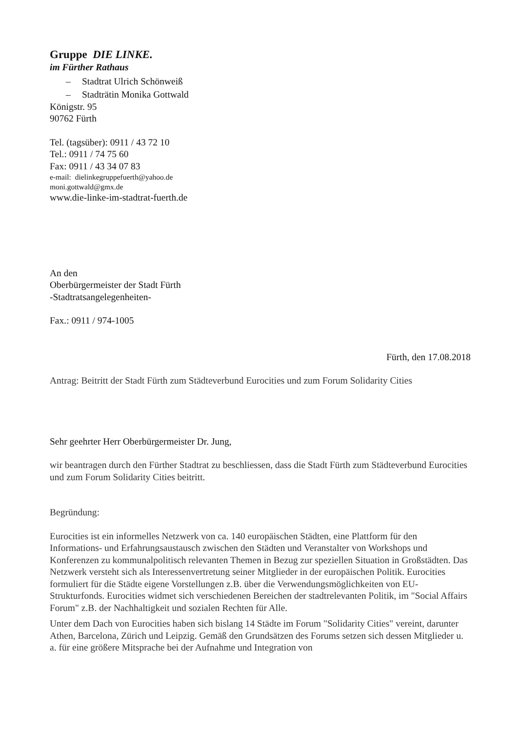Gruppe DIE LINKE.
im Fürther Rathaus
– Stadtrat Ulrich Schönweiß
– Stadträtin Monika Gottwald
Königstr. 95
90762 Fürth
Tel. (tagsüber): 0911 / 43 72 10
Tel.: 0911 / 74 75 60
Fax: 0911 / 43 34 07 83
e-mail: dielinkegruppefuerth@yahoo.de
moni.gottwald@gmx.de
www.die-linke-im-stadtrat-fuerth.de
An den
Oberbürgermeister der Stadt Fürth
-Stadtratsangelegenheiten-
Fax.: 0911 / 974-1005
Fürth, den 17.08.2018
Antrag: Beitritt der Stadt Fürth zum Städteverbund Eurocities und zum Forum Solidarity Cities
Sehr geehrter Herr Oberbürgermeister Dr. Jung,
wir beantragen durch den Fürther Stadtrat zu beschliessen, dass die Stadt Fürth zum Städteverbund Eurocities und zum Forum Solidarity Cities beitritt.
Begründung:
Eurocities ist ein informelles Netzwerk von ca. 140 europäischen Städten, eine Plattform für den Informations- und Erfahrungsaustausch zwischen den Städten und Veranstalter von Workshops und Konferenzen zu kommunalpolitisch relevanten Themen in Bezug zur speziellen Situation in Großstädten. Das Netzwerk versteht sich als Interessenvertretung seiner Mitglieder in der europäischen Politik. Eurocities formuliert für die Städte eigene Vorstellungen z.B. über die Verwendungsmöglichkeiten von EU-Strukturfonds. Eurocities widmet sich verschiedenen Bereichen der stadtrelevanten Politik, im "Social Affairs Forum" z.B. der Nachhaltigkeit und sozialen Rechten für Alle.
Unter dem Dach von Eurocities haben sich bislang 14 Städte im Forum "Solidarity Cities" vereint, darunter Athen, Barcelona, Zürich und Leipzig. Gemäß den Grundsätzen des Forums setzen sich dessen Mitglieder u. a. für eine größere Mitsprache bei der Aufnahme und Integration von